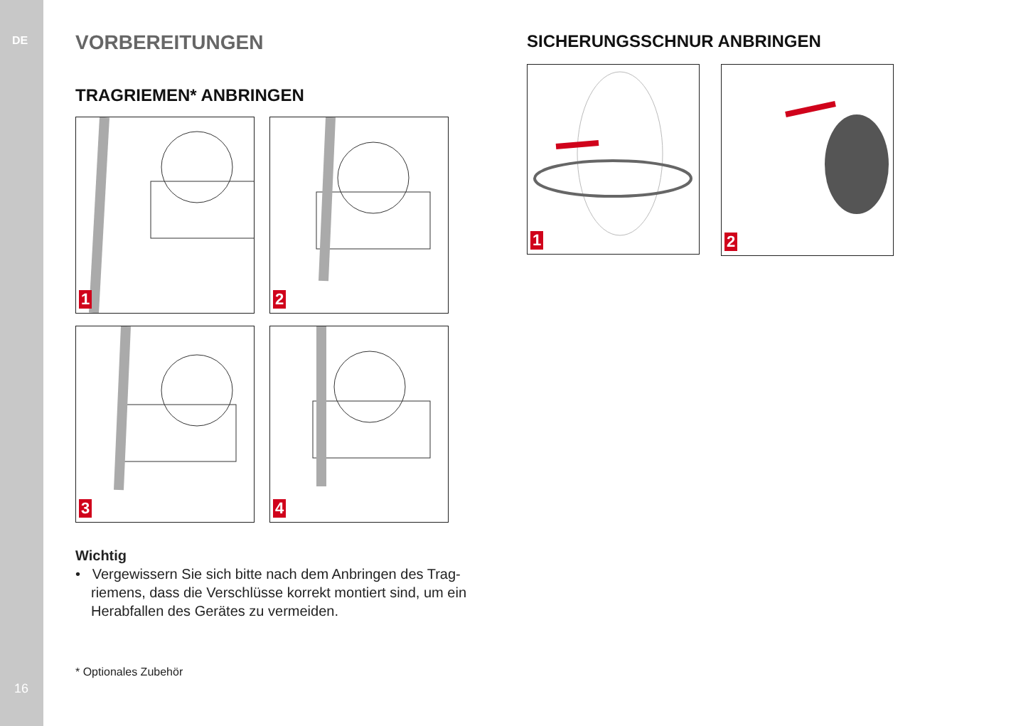DE
16
VORBEREITUNGEN
TRAGRIEMEN* ANBRINGEN
1
2
3
4
Wichtig
• Vergewissern Sie sich bitte nach dem Anbringen des Trag­riemens, dass die Verschlüsse korrekt montiert sind, um ein Herabfallen des Gerätes zu vermeiden.
* Optionales Zubehör
SICHERUNGSSCHNUR ANBRINGEN
1
2